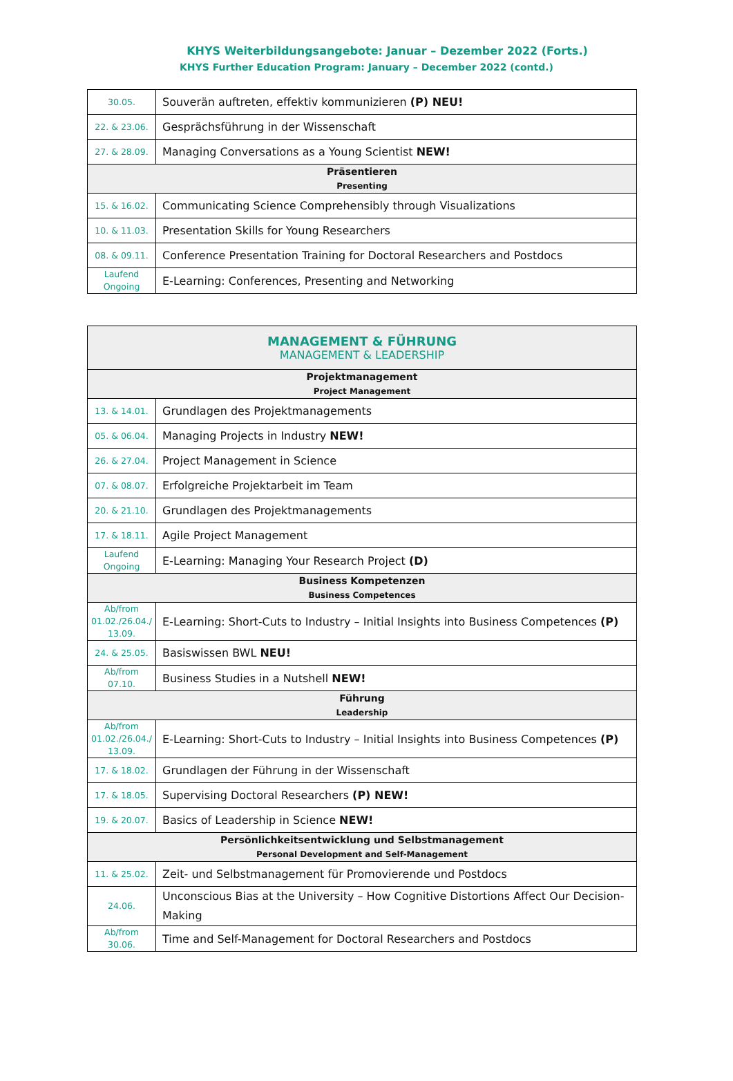KHYS Weiterbildungsangebote: Januar – Dezember 2022 (Forts.)
KHYS Further Education Program: January – December 2022 (contd.)
| 30.05. | Souverän auftreten, effektiv kommunizieren (P) NEU! |
| 22. & 23.06. | Gesprächsführung in der Wissenschaft |
| 27. & 28.09. | Managing Conversations as a Young Scientist NEW! |
| Präsentieren Presenting | |
| 15. & 16.02. | Communicating Science Comprehensibly through Visualizations |
| 10. & 11.03. | Presentation Skills for Young Researchers |
| 08. & 09.11. | Conference Presentation Training for Doctoral Researchers and Postdocs |
| Laufend Ongoing | E-Learning: Conferences, Presenting and Networking |
| MANAGEMENT & FÜHRUNG MANAGEMENT & LEADERSHIP | |
| Projektmanagement Project Management | |
| 13. & 14.01. | Grundlagen des Projektmanagements |
| 05. & 06.04. | Managing Projects in Industry NEW! |
| 26. & 27.04. | Project Management in Science |
| 07. & 08.07. | Erfolgreiche Projektarbeit im Team |
| 20. & 21.10. | Grundlagen des Projektmanagements |
| 17. & 18.11. | Agile Project Management |
| Laufend Ongoing | E-Learning: Managing Your Research Project (D) |
| Business Kompetenzen Business Competences | |
| Ab/from 01.02./26.04./ 13.09. | E-Learning: Short-Cuts to Industry – Initial Insights into Business Competences (P) |
| 24. & 25.05. | Basiswissen BWL NEU! |
| Ab/from 07.10. | Business Studies in a Nutshell NEW! |
| Führung Leadership | |
| Ab/from 01.02./26.04./ 13.09. | E-Learning: Short-Cuts to Industry – Initial Insights into Business Competences (P) |
| 17. & 18.02. | Grundlagen der Führung in der Wissenschaft |
| 17. & 18.05. | Supervising Doctoral Researchers (P) NEW! |
| 19. & 20.07. | Basics of Leadership in Science NEW! |
| Persönlichkeitsentwicklung und Selbstmanagement Personal Development and Self-Management | |
| 11. & 25.02. | Zeit- und Selbstmanagement für Promovierende und Postdocs |
| 24.06. | Unconscious Bias at the University – How Cognitive Distortions Affect Our Decision-Making |
| Ab/from 30.06. | Time and Self-Management for Doctoral Researchers and Postdocs |